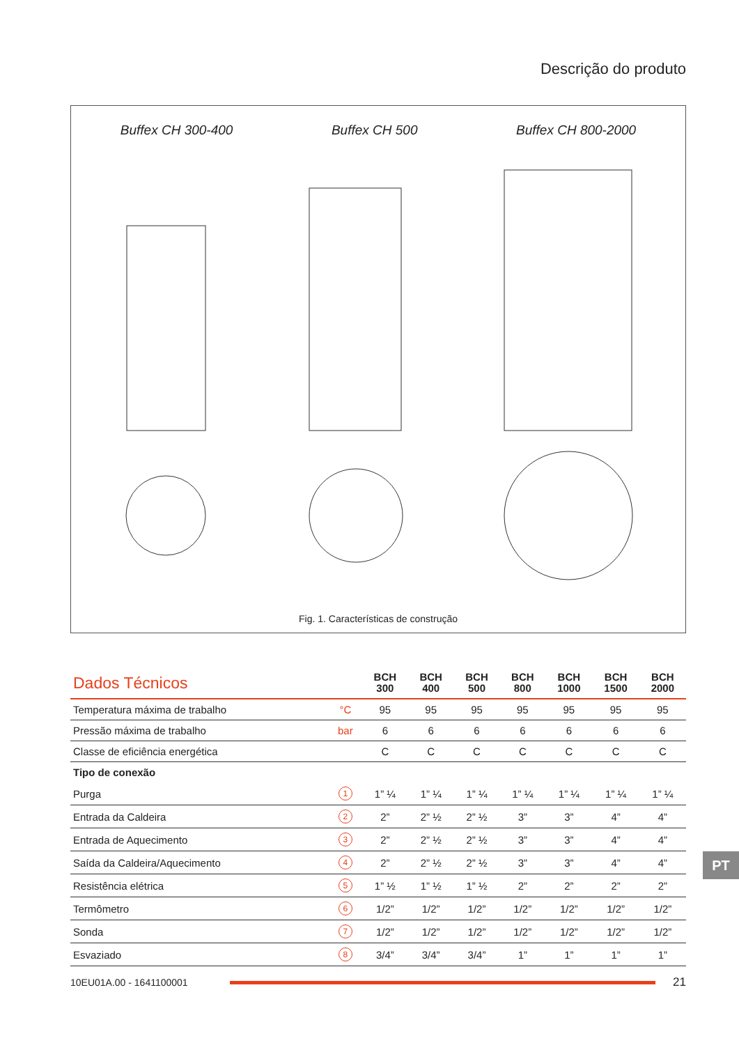Descrição do produto
Buffex CH 300-400 Buffex CH 500 Buffex CH 800-2000
Fig. 1. Características de construção
| Dados Técnicos | | BCH 300 | BCH 400 | BCH 500 | BCH 800 | BCH 1000 | BCH 1500 | BCH 2000 |
| --- | --- | --- | --- | --- | --- | --- | --- | --- |
| Temperatura máxima de trabalho | °C | 95 | 95 | 95 | 95 | 95 | 95 | 95 |
| Pressão máxima de trabalho | bar | 6 | 6 | 6 | 6 | 6 | 6 | 6 |
| Classe de eficiência energética | | C | C | C | C | C | C | C |
| Tipo de conexão | | | | | | | | |
| Purga | 1 | 1” ¼ | 1” ¼ | 1” ¼ | 1” ¼ | 1” ¼ | 1” ¼ | 1” ¼ |
| Entrada da Caldeira | 2 | 2” | 2” ½ | 2” ½ | 3” | 3” | 4” | 4” |
| Entrada de Aquecimento | 3 | 2” | 2” ½ | 2” ½ | 3” | 3” | 4” | 4” |
| Saída da Caldeira/Aquecimento | 4 | 2” | 2” ½ | 2” ½ | 3” | 3” | 4” | 4” |
| Resistência elétrica | 5 | 1” ½ | 1” ½ | 1” ½ | 2” | 2” | 2” | 2” |
| Termômetro | 6 | 1/2” | 1/2” | 1/2” | 1/2” | 1/2” | 1/2” | 1/2” |
| Sonda | 7 | 1/2” | 1/2” | 1/2” | 1/2” | 1/2” | 1/2” | 1/2” |
| Esvaziado | 8 | 3/4” | 3/4” | 3/4” | 1” | 1” | 1” | 1” |
10EU01A.00 - 1641100001 21
PT